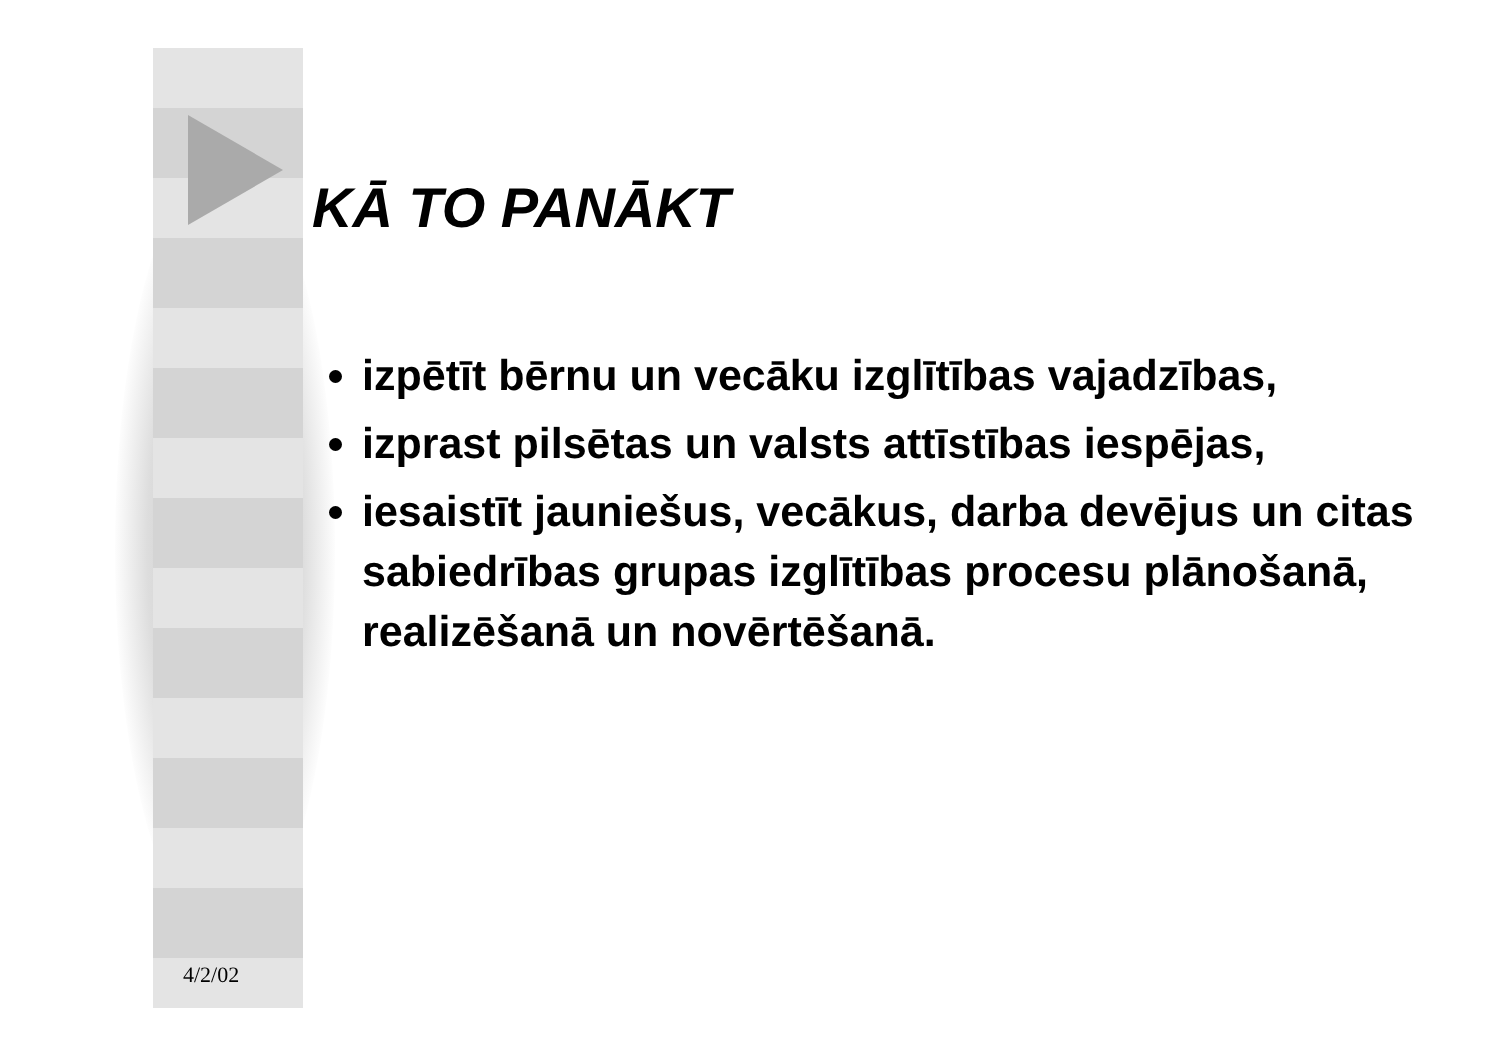KĀ TO PANĀKT
izpētīt bērnu un vecāku izglītības vajadzības,
izprast pilsētas un valsts attīstības iespējas,
iesaistīt jauniešus, vecākus, darba devējus un citas sabiedrības grupas izglītības procesu plānošanā, realizēšanā un novērtēšanā.
4/2/02